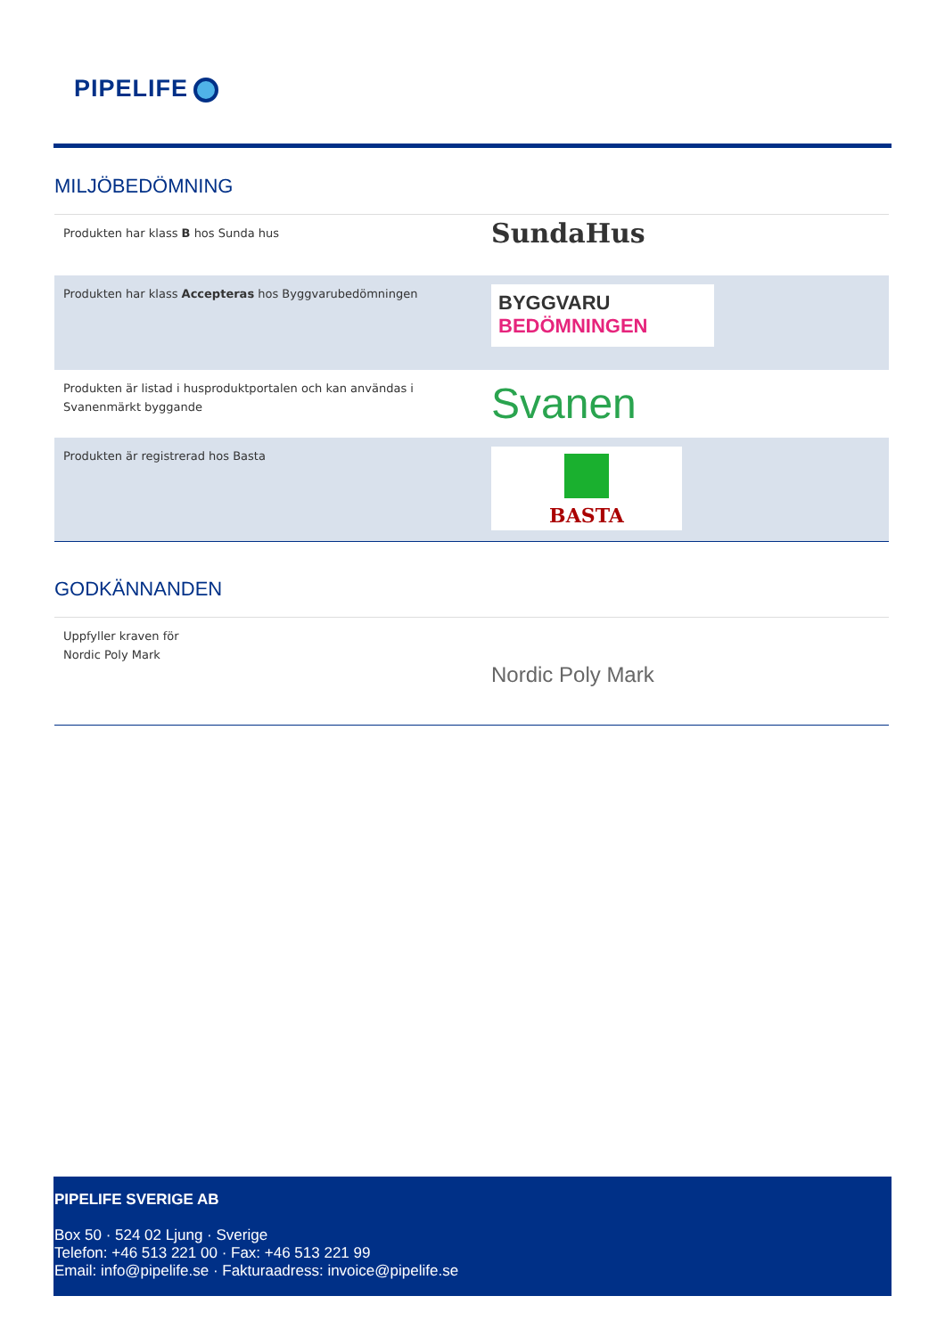PIPELIFE
MILJÖBEDÖMNING
| Produkten har klass B hos Sunda hus | SundaHus |
| Produkten har klass Accepteras hos Byggvarubedömningen | BYGGVARU BEDÖMNINGEN |
| Produkten är listad i husproduktportalen och kan användas i Svanenmärkt byggande | Svanen |
| Produkten är registrerad hos Basta | BASTA |
GODKÄNNANDEN
| Uppfyller kraven för Nordic Poly Mark | Nordic Poly Mark |
PIPELIFE SVERIGE AB
Box 50 · 524 02 Ljung · Sverige
Telefon: +46 513 221 00 · Fax: +46 513 221 99
Email: info@pipelife.se · Fakturaadress: invoice@pipelife.se